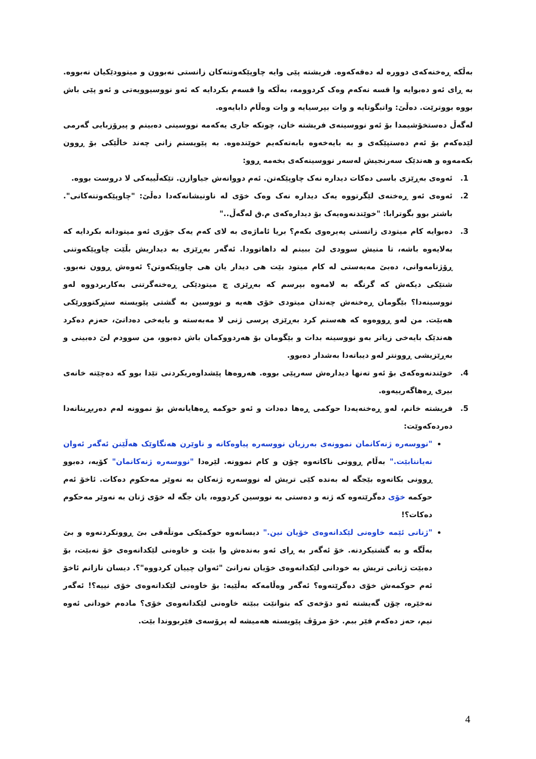بەڵکە ڕەخنەکەی دوورە لە دەقەکەوە. فریشتە پێی وایە چاوپێکەوتنەکان زانستی نەبوون و میتوودێکیان نەبووە. بە ڕای ئەو دەبوایە وا قسە نەکەم وەک کردوومە، بەڵکە وا قسەم بکردایە کە ئەو نووسیوویەتی و ئەو پێی باش بووە بووترێت. دەڵێ: واتبگوتایە و وات بپرسیایە و وات وەڵام دابایەوە.
لەگەڵ دەستخۆشیمدا بۆ ئەو نووسینەی فریشتە خان، چونکە جاری یەکەمە نووسینی دەبینم و پیرۆزبایی گەرمی لێدەکەم بۆ ئەم دەستپێکەی و بە بایەخەوە بابەتەکەیم خوێندەوە. بە پێویستم زانی چەند خاڵێکی بۆ ڕوون بکەمەوە و هەندێک سەرنجیش لەسەر نووسینەکەی بخەمە ڕوو:
1. ئەوەی بەڕێزی باسی دەکات دیدارە نەک چاوپێکەتن. ئەم دووانەش جیاوازن. تێکەڵییەکی لا دروست بووە.
2. ئەوەی ئەو ڕەخنەی لێگرتووە یەک دیدارە نەک وەک خۆی لە ناونیشانەکەدا دەڵێ: "چاوپێکەوتنەکانی". باشتر بوو بگوترابا: "خوێندنەوەیەک بۆ دیدارەکەی م.ق لەگەڵ.."
3. دەبوایە کام میتودی زانستی پەیرەوی بکەم؟ بریا ئاماژەی بە لای کەم یەک جۆری ئەو میتودانە بکردایە کە بەلایەوە باشە، تا منیش سوودی لێ ببینم لە داهاتوودا. ئەگەر بەڕێزی بە دیداریش بڵێت چاوپێکەوتنی ڕۆژنامەوانی، دەبێ مەبەستی لە کام میتود بێت هی دیدار یان هی چاوپێکەوتن؟ ئەوەش ڕوون نەبوو. شتێکی دیکەش کە گرنگە بە لامەوە بپرسم کە بەڕێزی چ میتودێکی ڕەخنەگرتنی بەکاربردووە لەو نووسینەدا؟ بێگومان ڕەخنەش چەندان میتودی خۆی هەیە و نووسین بە گشتی پێویستە ستڕکتوورێکی هەبێت. من لەو ڕووەوە کە هەستم کرد بەڕێزی پرسی ژنی لا مەبەستە و بایەخی دەداتێ، حەزم دەکرد هەندێک بایەخی زیاتر بەو نووسینە بدات و بێگومان بۆ هەردووکمان باش دەبوو، من سوودم لێ دەبینی و بەڕێزیشی ڕوونتر لەو دیباتەدا بەشدار دەبوو.
4. خوێندنەوەکەی بۆ ئەو تەنها دیدارەش سەرپێی بووە. هەروەها پێشداوەریکردنی تێدا بوو کە دەچێتە خانەی بیری ڕەهاگەرییەوە.
5. فریشتە خانم، لەو ڕەخنەیەدا حوکمی ڕەها دەدات و ئەو حوکمە ڕەهایانەش بۆ نموونە لەم دەربڕینانەدا دەردەکەوێت:
"نووسەرە ژنەکانمان نموونەی بەرزیان نووسەرە پیاوەکانە و ناوێرن هەنگاوێک هەڵێنن ئەگەر ئەوان نەیاننابێت." بەڵام ڕوونی ناکاتەوە چۆن و کام نموونە. لێرەدا "نووسەرە ژنەکانمان" کۆیە، دەبوو ڕوونی بکاتەوە بێجگە لە بەندە کێی تریش لە نووسەرە ژنەکان بە نەوێر مەحکوم دەکات. ئاخۆ ئەم حوکمە خۆی دەگرێتەوە کە ژنە و دەستی بە نووسین کردووە، یان جگە لە خۆی ژنان بە نەوێر مەحکوم دەکات؟!
"ژنانی ئێمە خاوەنی لێکدانەوەی خۆیان نین." دیسانەوە حوکمێکی موتڵەقی بێ ڕوونکردنەوە و بێ بەڵگە و بە گشتیکردنە. خۆ ئەگەر بە ڕای ئەو بەندەش وا بێت و خاوەنی لێکدانەوەی خۆ نەبێت، بۆ دەبێت ژنانی تریش بە خودانی لێکدانەوەی خۆیان نەزانێ "ئەوان چییان کردووە"؟. دیسان نازانم ئاخۆ ئەم حوکمەش خۆی دەگرێتەوە؟ ئەگەر وەڵامەکە بەڵێیە: بۆ خاوەنی لێکدانەوەی خۆی نییە؟! ئەگەر نەخێرە، چۆن گەیشتە ئەو دۆخەی کە بتوانێت ببێتە خاوەنی لێکدانەوەی خۆی؟ مادەم خودانی ئەوە نیم، حەز دەکەم فێر ببم. خۆ مرۆڤ پێویستە هەمیشە لە پرۆسەی فێربووندا بێت.
4